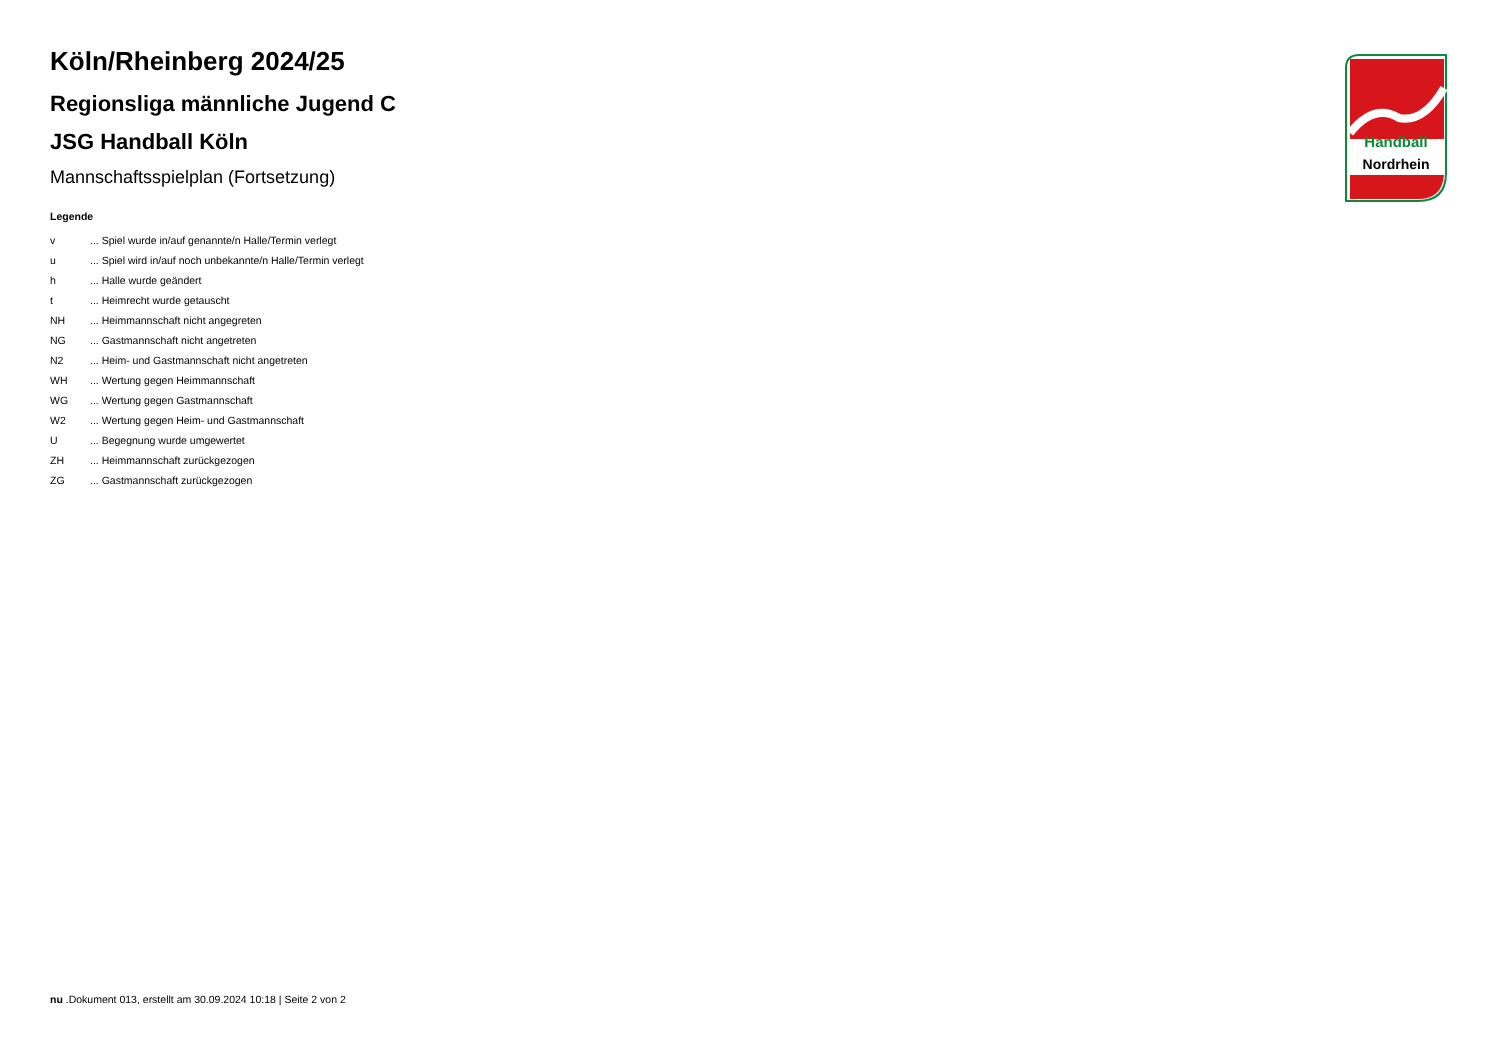Handball
Nordrhein
Köln/Rheinberg 2024/25
Regionsliga männliche Jugend C
JSG Handball Köln
Mannschaftsspielplan (Fortsetzung)
Legende
| v | ... Spiel wurde in/auf genannte/n Halle/Termin verlegt |
| u | ... Spiel wird in/auf noch unbekannte/n Halle/Termin verlegt |
| h | ... Halle wurde geändert |
| t | ... Heimrecht wurde getauscht |
| NH | ... Heimmannschaft nicht angegreten |
| NG | ... Gastmannschaft nicht angetreten |
| N2 | ... Heim- und Gastmannschaft nicht angetreten |
| WH | ... Wertung gegen Heimmannschaft |
| WG | ... Wertung gegen Gastmannschaft |
| W2 | ... Wertung gegen Heim- und Gastmannschaft |
| U | ... Begegnung wurde umgewertet |
| ZH | ... Heimmannschaft zurückgezogen |
| ZG | ... Gastmannschaft zurückgezogen |
nu .Dokument 013, erstellt am 30.09.2024 10:18 | Seite 2 von 2